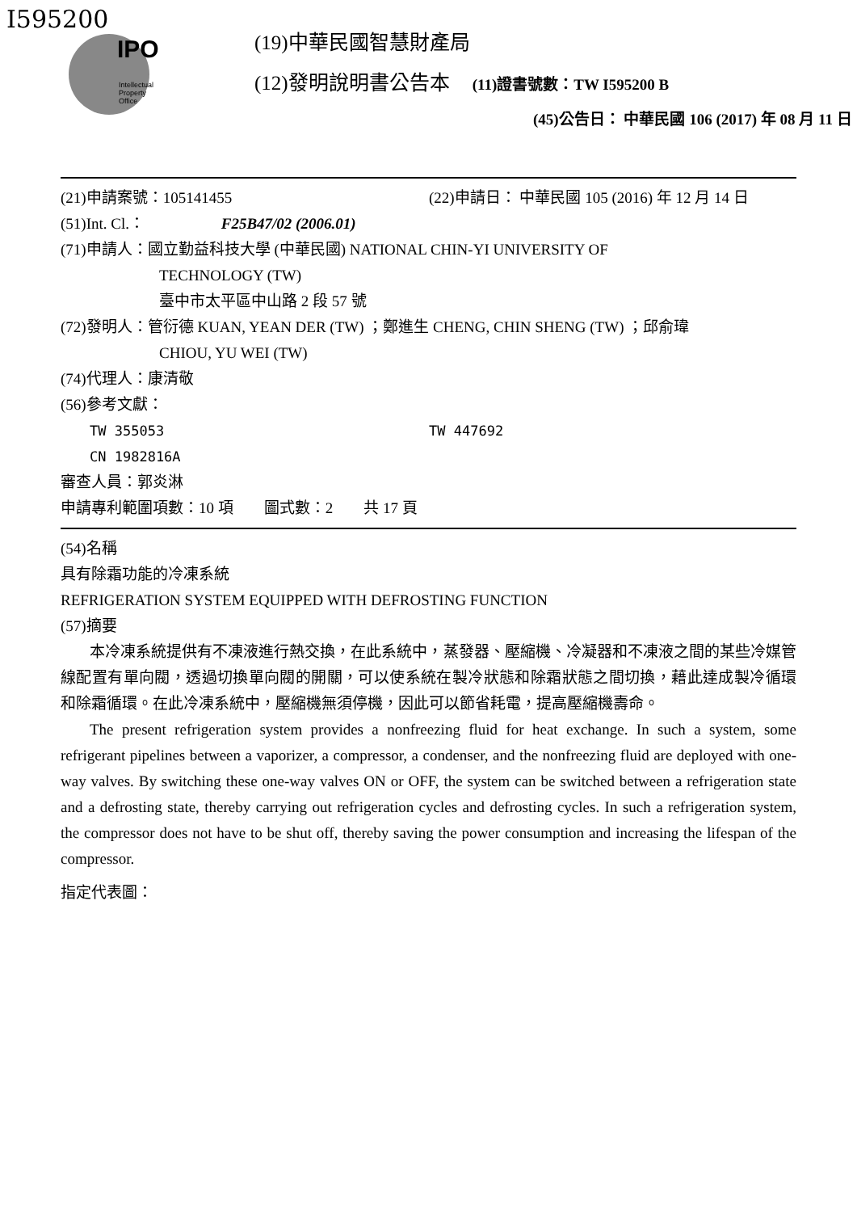I595200
IPO
Intellectual
Property
Office
(19)中華民國智慧財產局
(12)發明說明書公告本 (11)證書號數：TW I595200 B
(45)公告日： 中華民國 106 (2017) 年 08 月 11 日
(21)申請案號：105141455 (22)申請日： 中華民國 105 (2016) 年 12 月 14 日
(51)Int. Cl.： F25B47/02 (2006.01)
(71)申請人：國立勤益科技大學 (中華民國) NATIONAL CHIN-YI UNIVERSITY OF
TECHNOLOGY (TW)
臺中市太平區中山路 2 段 57 號
(72)發明人：管衍德 KUAN, YEAN DER (TW) ；鄭進生 CHENG, CHIN SHENG (TW) ；邱俞瑋
CHIOU, YU WEI (TW)
(74)代理人：康清敬
(56)參考文獻：
TW 355053 TW 447692
CN 1982816A
審查人員：郭炎淋
申請專利範圍項數：10 項　　圖式數：2　　共 17 頁
(54)名稱
具有除霜功能的冷凍系統
REFRIGERATION SYSTEM EQUIPPED WITH DEFROSTING FUNCTION
(57)摘要
本冷凍系統提供有不凍液進行熱交換，在此系統中，蒸發器、壓縮機、冷凝器和不凍液之間的某些冷媒管線配置有單向閥，透過切換單向閥的開關，可以使系統在製冷狀態和除霜狀態之間切換，藉此達成製冷循環和除霜循環。在此冷凍系統中，壓縮機無須停機，因此可以節省耗電，提高壓縮機壽命。
The present refrigeration system provides a nonfreezing fluid for heat exchange. In such a system, some refrigerant pipelines between a vaporizer, a compressor, a condenser, and the nonfreezing fluid are deployed with one-way valves. By switching these one-way valves ON or OFF, the system can be switched between a refrigeration state and a defrosting state, thereby carrying out refrigeration cycles and defrosting cycles. In such a refrigeration system, the compressor does not have to be shut off, thereby saving the power consumption and increasing the lifespan of the compressor.
指定代表圖：